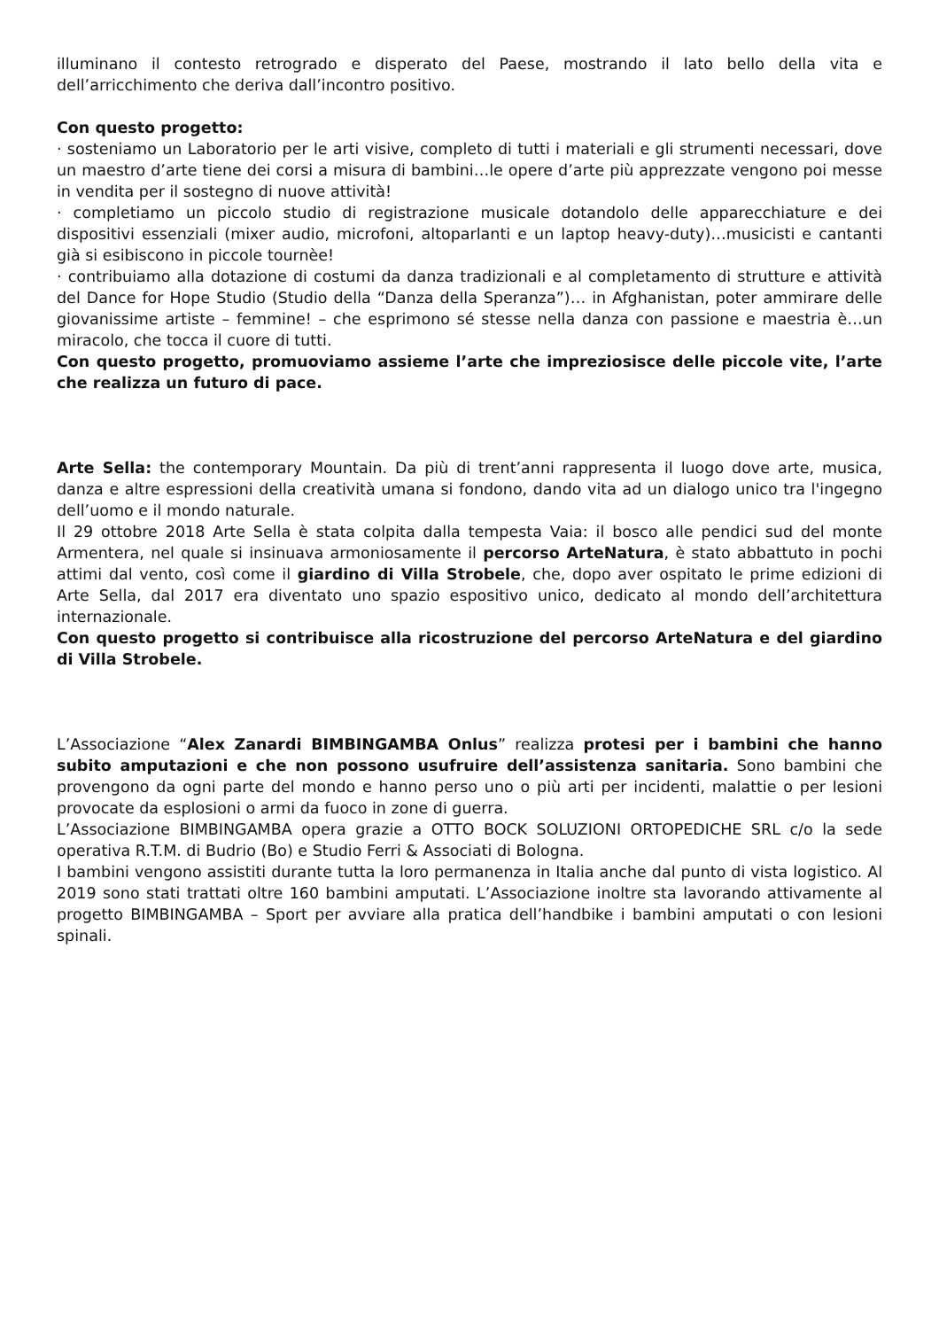illuminano il contesto retrogrado e disperato del Paese, mostrando il lato bello della vita e dell’arricchimento che deriva dall’incontro positivo.
Con questo progetto:
· sosteniamo un Laboratorio per le arti visive, completo di tutti i materiali e gli strumenti necessari, dove un maestro d’arte tiene dei corsi a misura di bambini…le opere d’arte più apprezzate vengono poi messe in vendita per il sostegno di nuove attività!
· completiamo un piccolo studio di registrazione musicale dotandolo delle apparecchiature e dei dispositivi essenziali (mixer audio, microfoni, altoparlanti e un laptop heavy-duty)…musicisti e cantanti già si esibiscono in piccole tournèe!
· contribuiamo alla dotazione di costumi da danza tradizionali e al completamento di strutture e attività del Dance for Hope Studio (Studio della “Danza della Speranza”)… in Afghanistan, poter ammirare delle giovanissime artiste – femmine! – che esprimono sé stesse nella danza con passione e maestria è…un miracolo, che tocca il cuore di tutti.
Con questo progetto, promuoviamo assieme l’arte che impreziosisce delle piccole vite, l’arte che realizza un futuro di pace.
Arte Sella: the contemporary Mountain. Da più di trent’anni rappresenta il luogo dove arte, musica, danza e altre espressioni della creatività umana si fondono, dando vita ad un dialogo unico tra l'ingegno dell’uomo e il mondo naturale.
Il 29 ottobre 2018 Arte Sella è stata colpita dalla tempesta Vaia: il bosco alle pendici sud del monte Armentera, nel quale si insinuava armoniosamente il percorso ArteNatura, è stato abbattuto in pochi attimi dal vento, così come il giardino di Villa Strobele, che, dopo aver ospitato le prime edizioni di Arte Sella, dal 2017 era diventato uno spazio espositivo unico, dedicato al mondo dell’architettura internazionale.
Con questo progetto si contribuisce alla ricostruzione del percorso ArteNatura e del giardino di Villa Strobele.
L’Associazione “Alex Zanardi BIMBINGAMBA Onlus” realizza protesi per i bambini che hanno subito amputazioni e che non possono usufruire dell’assistenza sanitaria. Sono bambini che provengono da ogni parte del mondo e hanno perso uno o più arti per incidenti, malattie o per lesioni provocate da esplosioni o armi da fuoco in zone di guerra.
L’Associazione BIMBINGAMBA opera grazie a OTTO BOCK SOLUZIONI ORTOPEDICHE SRL c/o la sede operativa R.T.M. di Budrio (Bo) e Studio Ferri & Associati di Bologna.
I bambini vengono assistiti durante tutta la loro permanenza in Italia anche dal punto di vista logistico. Al 2019 sono stati trattati oltre 160 bambini amputati. L’Associazione inoltre sta lavorando attivamente al progetto BIMBINGAMBA – Sport per avviare alla pratica dell’handbike i bambini amputati o con lesioni spinali.